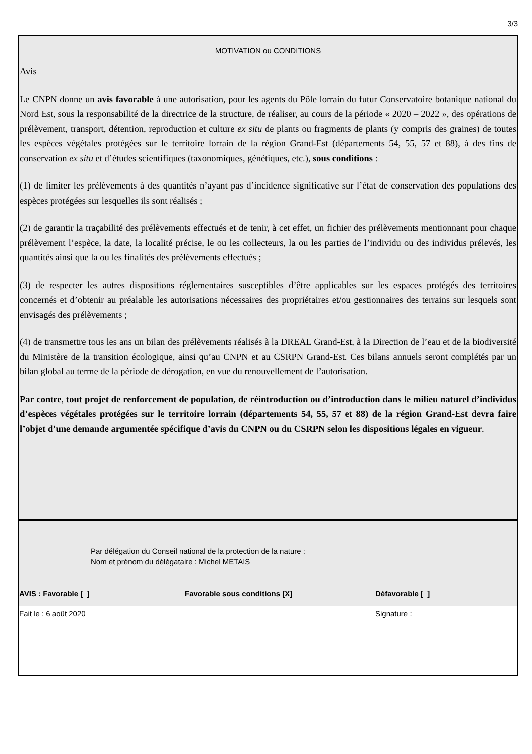3/3
MOTIVATION ou CONDITIONS
Avis
Le CNPN donne un avis favorable à une autorisation, pour les agents du Pôle lorrain du futur Conservatoire botanique national du Nord Est, sous la responsabilité de la directrice de la structure, de réaliser, au cours de la période « 2020 – 2022 », des opérations de prélèvement, transport, détention, reproduction et culture ex situ de plants ou fragments de plants (y compris des graines) de toutes les espèces végétales protégées sur le territoire lorrain de la région Grand-Est (départements 54, 55, 57 et 88), à des fins de conservation ex situ et d’études scientifiques (taxonomiques, génétiques, etc.), sous conditions :
(1) de limiter les prélèvements à des quantités n’ayant pas d’incidence significative sur l’état de conservation des populations des espèces protégées sur lesquelles ils sont réalisés ;
(2) de garantir la traçabilité des prélèvements effectués et de tenir, à cet effet, un fichier des prélèvements mentionnant pour chaque prélèvement l’espèce, la date, la localité précise, le ou les collecteurs, la ou les parties de l’individu ou des individus prélevés, les quantités ainsi que la ou les finalités des prélèvements effectués ;
(3) de respecter les autres dispositions réglementaires susceptibles d’être applicables sur les espaces protégés des territoires concernés et d’obtenir au préalable les autorisations nécessaires des propriétaires et/ou gestionnaires des terrains sur lesquels sont envisagés des prélèvements ;
(4) de transmettre tous les ans un bilan des prélèvements réalisés à la DREAL Grand-Est, à la Direction de l’eau et de la biodiversité du Ministère de la transition écologique, ainsi qu’au CNPN et au CSRPN Grand-Est. Ces bilans annuels seront complétés par un bilan global au terme de la période de dérogation, en vue du renouvellement de l’autorisation.
Par contre, tout projet de renforcement de population, de réintroduction ou d’introduction dans le milieu naturel d’individus d’espèces végétales protégées sur le territoire lorrain (départements 54, 55, 57 et 88) de la région Grand-Est devra faire l’objet d’une demande argumentée spécifique d’avis du CNPN ou du CSRPN selon les dispositions légales en vigueur.
Par délégation du Conseil national de la protection de la nature :
Nom et prénom du délégataire : Michel METAIS
AVIS : Favorable [_] Favorable sous conditions [X] Défavorable [_]
Fait le : 6 août 2020 Signature :